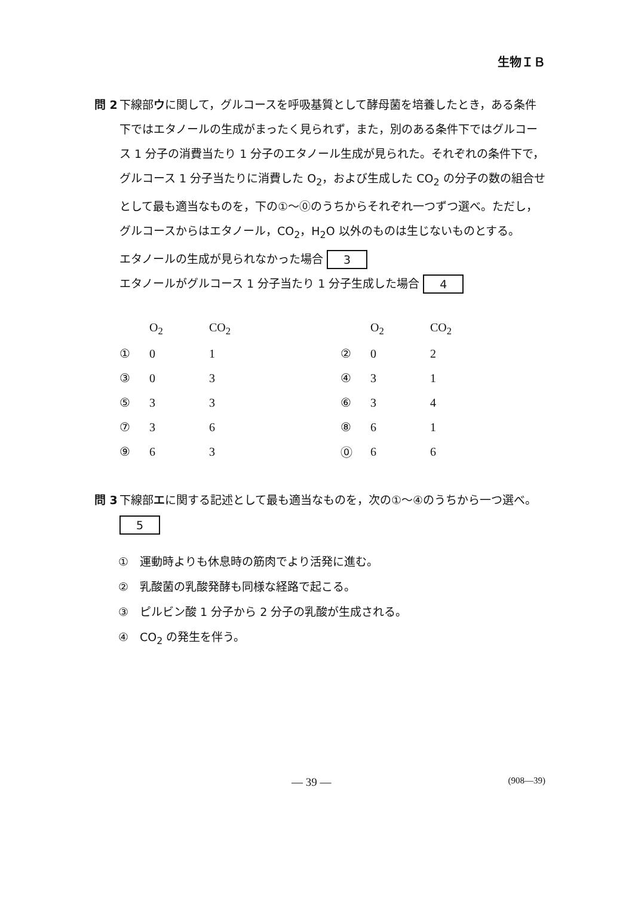生物ＩＢ
問 2 下線部ウに関して，グルコースを呼吸基質として酵母菌を培養したとき，ある条件下ではエタノールの生成がまったく見られず，また，別のある条件下ではグルコース 1 分子の消費当たり 1 分子のエタノール生成が見られた。それぞれの条件下で，グルコース 1 分子当たりに消費した O<sub>2</sub>，および生成した CO<sub>2</sub> の分子の数の組合せとして最も適当なものを，下の①～⓪のうちからそれぞれ一つずつ選べ。ただし，グルコースからはエタノール，CO<sub>2</sub>，H<sub>2</sub>O 以外のものは生じないものとする。
エタノールの生成が見られなかった場合 3
エタノールがグルコース 1 分子当たり 1 分子生成した場合 4
| | O<sub>2</sub> | CO<sub>2</sub> | | O<sub>2</sub> | CO<sub>2</sub> |
| --- | --- | --- | --- | --- | --- |
| ① | 0 | 1 | ② | 0 | 2 |
| ③ | 0 | 3 | ④ | 3 | 1 |
| ⑤ | 3 | 3 | ⑥ | 3 | 4 |
| ⑦ | 3 | 6 | ⑧ | 6 | 1 |
| ⑨ | 6 | 3 | ⓪ | 6 | 6 |
問 3 下線部エに関する記述として最も適当なものを，次の①～④のうちから一つ選べ。 5
①　運動時よりも休息時の筋肉でより活発に進む。
②　乳酸菌の乳酸発酵も同様な経路で起こる。
③　ピルビン酸 1 分子から 2 分子の乳酸が生成される。
④　CO<sub>2</sub> の発生を伴う。
— 39 — (908—39)